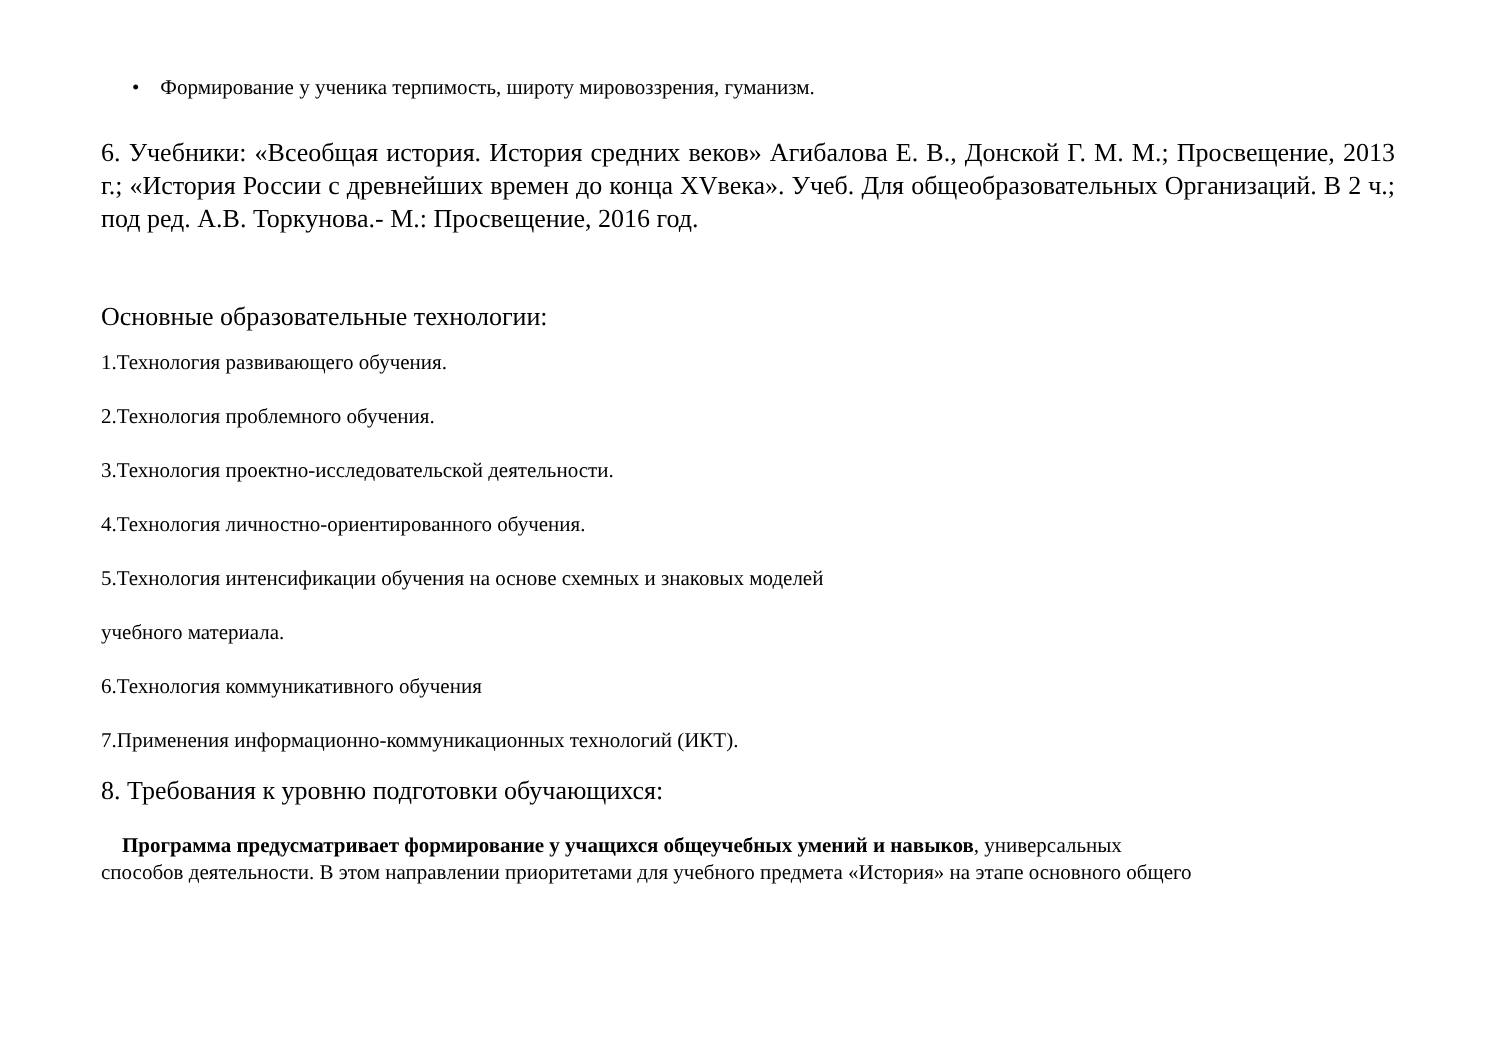• Формирование у ученика терпимость, широту мировоззрения, гуманизм.
6. Учебники: «Всеобщая история. История средних веков» Агибалова Е. В., Донской Г. М. М.; Просвещение, 2013 г.; «История России с древнейших времен до конца XVвека». Учеб. Для общеобразовательных Организаций. В 2 ч.; под ред. А.В. Торкунова.- М.: Просвещение, 2016 год.
Основные образовательные технологии:
1.Технология развивающего обучения.
2.Технология проблемного обучения.
3.Технология проектно-исследовательской деятельности.
4.Технология личностно-ориентированного обучения.
5.Технология интенсификации обучения на основе схемных и знаковых моделей
учебного материала.
6.Технология коммуникативного обучения
7.Применения информационно-коммуникационных технологий (ИКТ).
8. Требования к уровню подготовки обучающихся:
Программа предусматривает формирование у учащихся общеучебных умений и навыков, универсальных
способов деятельности. В этом направлении приоритетами для учебного предмета «История» на этапе основного общего